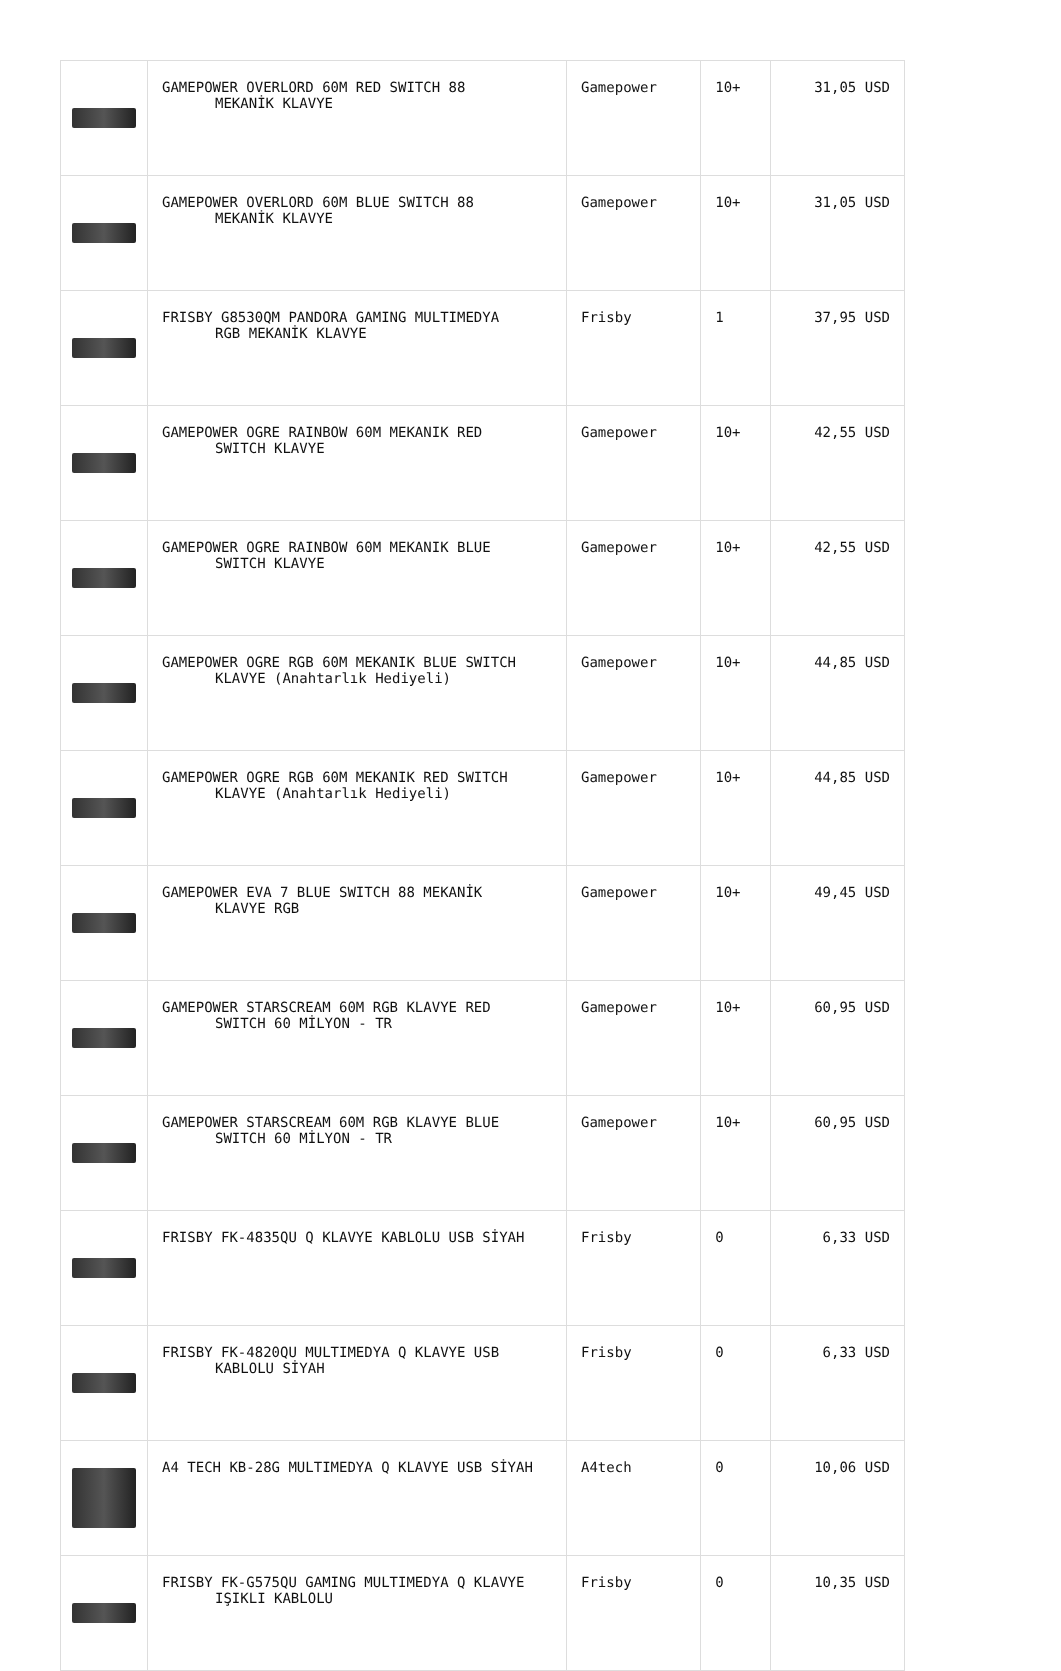| | GAMEPOWER OVERLORD 60M RED SWITCH 88 MEKANİK KLAVYE | Gamepower | 10+ | 31,05 USD |
| | GAMEPOWER OVERLORD 60M BLUE SWITCH 88 MEKANİK KLAVYE | Gamepower | 10+ | 31,05 USD |
| | FRISBY G8530QM PANDORA GAMING MULTIMEDYA RGB MEKANİK KLAVYE | Frisby | 1 | 37,95 USD |
| | GAMEPOWER OGRE RAINBOW 60M MEKANIK RED SWITCH KLAVYE | Gamepower | 10+ | 42,55 USD |
| | GAMEPOWER OGRE RAINBOW 60M MEKANIK BLUE SWITCH KLAVYE | Gamepower | 10+ | 42,55 USD |
| | GAMEPOWER OGRE RGB 60M MEKANIK BLUE SWITCH KLAVYE (Anahtarlık Hediyeli) | Gamepower | 10+ | 44,85 USD |
| | GAMEPOWER OGRE RGB 60M MEKANIK RED SWITCH KLAVYE (Anahtarlık Hediyeli) | Gamepower | 10+ | 44,85 USD |
| | GAMEPOWER EVA 7 BLUE SWITCH 88 MEKANİK KLAVYE RGB | Gamepower | 10+ | 49,45 USD |
| | GAMEPOWER STARSCREAM 60M RGB KLAVYE RED SWITCH 60 MİLYON - TR | Gamepower | 10+ | 60,95 USD |
| | GAMEPOWER STARSCREAM 60M RGB KLAVYE BLUE SWITCH 60 MİLYON - TR | Gamepower | 10+ | 60,95 USD |
| | FRISBY FK-4835QU Q KLAVYE KABLOLU USB SİYAH | Frisby | 0 | 6,33 USD |
| | FRISBY FK-4820QU MULTIMEDYA Q KLAVYE USB KABLOLU SİYAH | Frisby | 0 | 6,33 USD |
| | A4 TECH KB-28G MULTIMEDYA Q KLAVYE USB SİYAH | A4tech | 0 | 10,06 USD |
| | FRISBY FK-G575QU GAMING MULTIMEDYA Q KLAVYE IŞIKLI KABLOLU | Frisby | 0 | 10,35 USD |